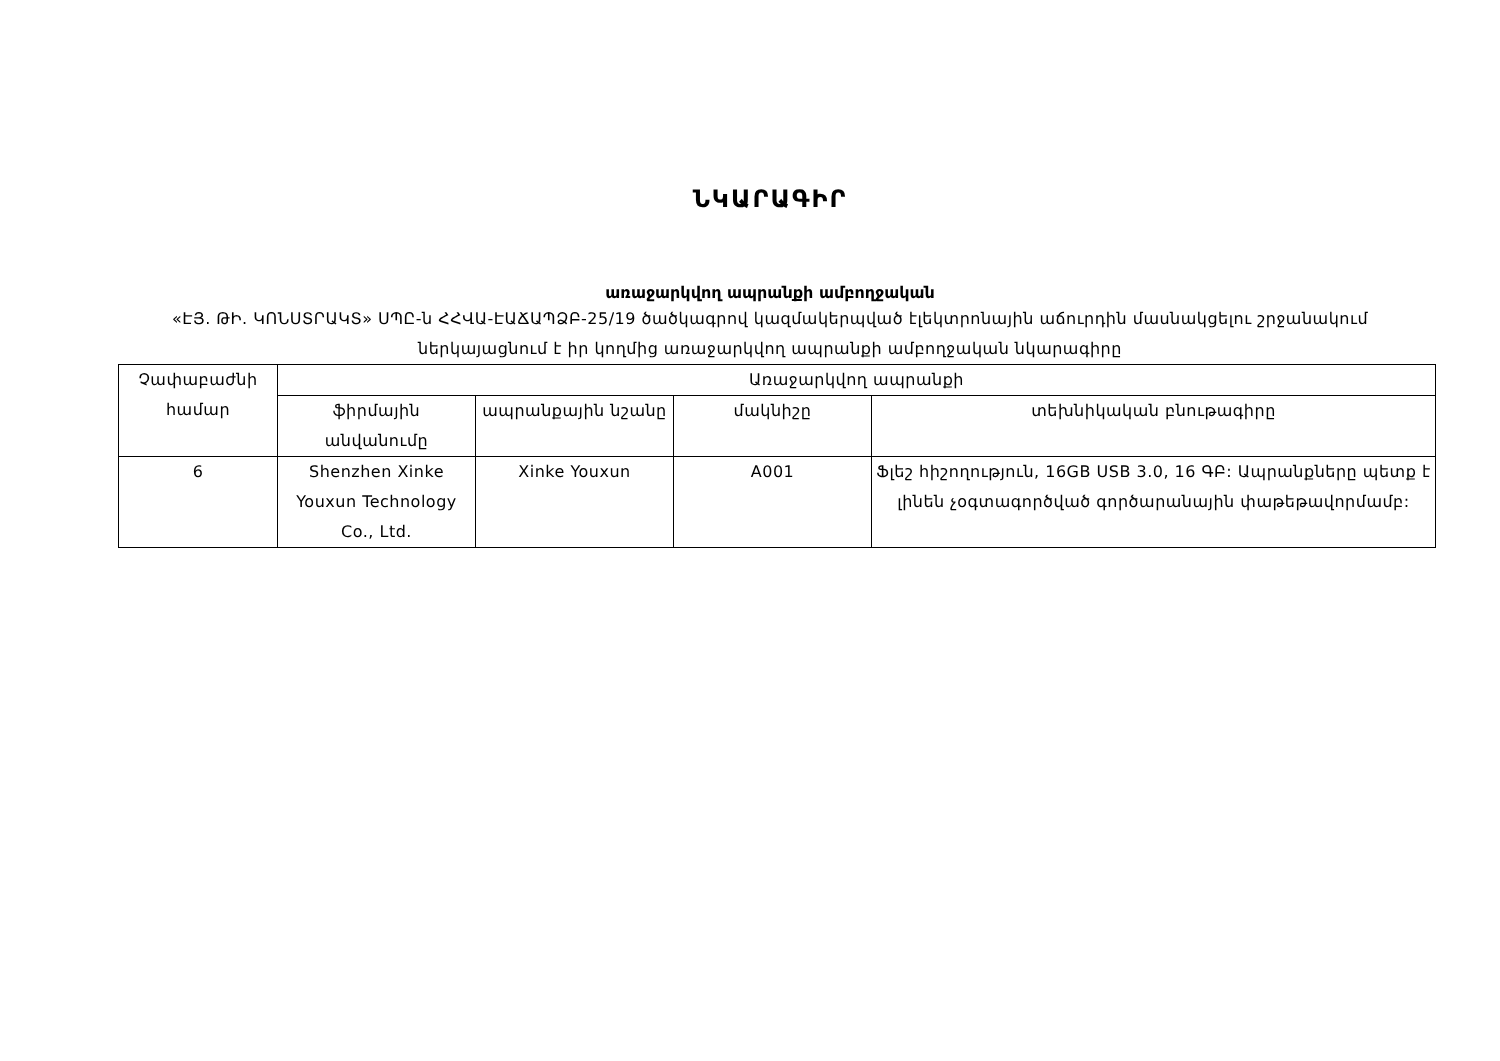ՆԿԱՐԱԳԻՐ
առաջարկվող ապրանքի ամբողջական
«ԷՅ. ԹԻ. ԿՈՆՍՏՐԱԿՏ» ՍՊԸ-ն ՀՀՎԱ-ԷԱՃԱՊՁԲ-25/19 ծածկագրով կազմակերպված էլեկտրոնային աճուրդին մասնակցելու շրջանակում ներկայացնում է իր կողմից առաջարկվող ապրանքի ամբողջական նկարագիրը
| Չափաբաժնի համար | Առաջարկվող ապրանքի | | | |
| --- | --- | --- | --- | --- |
| | ֆիրմային անվանումը | ապրանքային նշանը | մակնիշը | տեխնիկական բնութագիրը |
| 6 | Shenzhen Xinke Youxun Technology Co., Ltd. | Xinke Youxun | A001 | Ֆլեշ հիշողություն, 16GB USB 3.0, 16 ԳԲ: Ապրանքները պետք է լինեն չօգտագործված գործարանային փաթեթավորմամբ: |